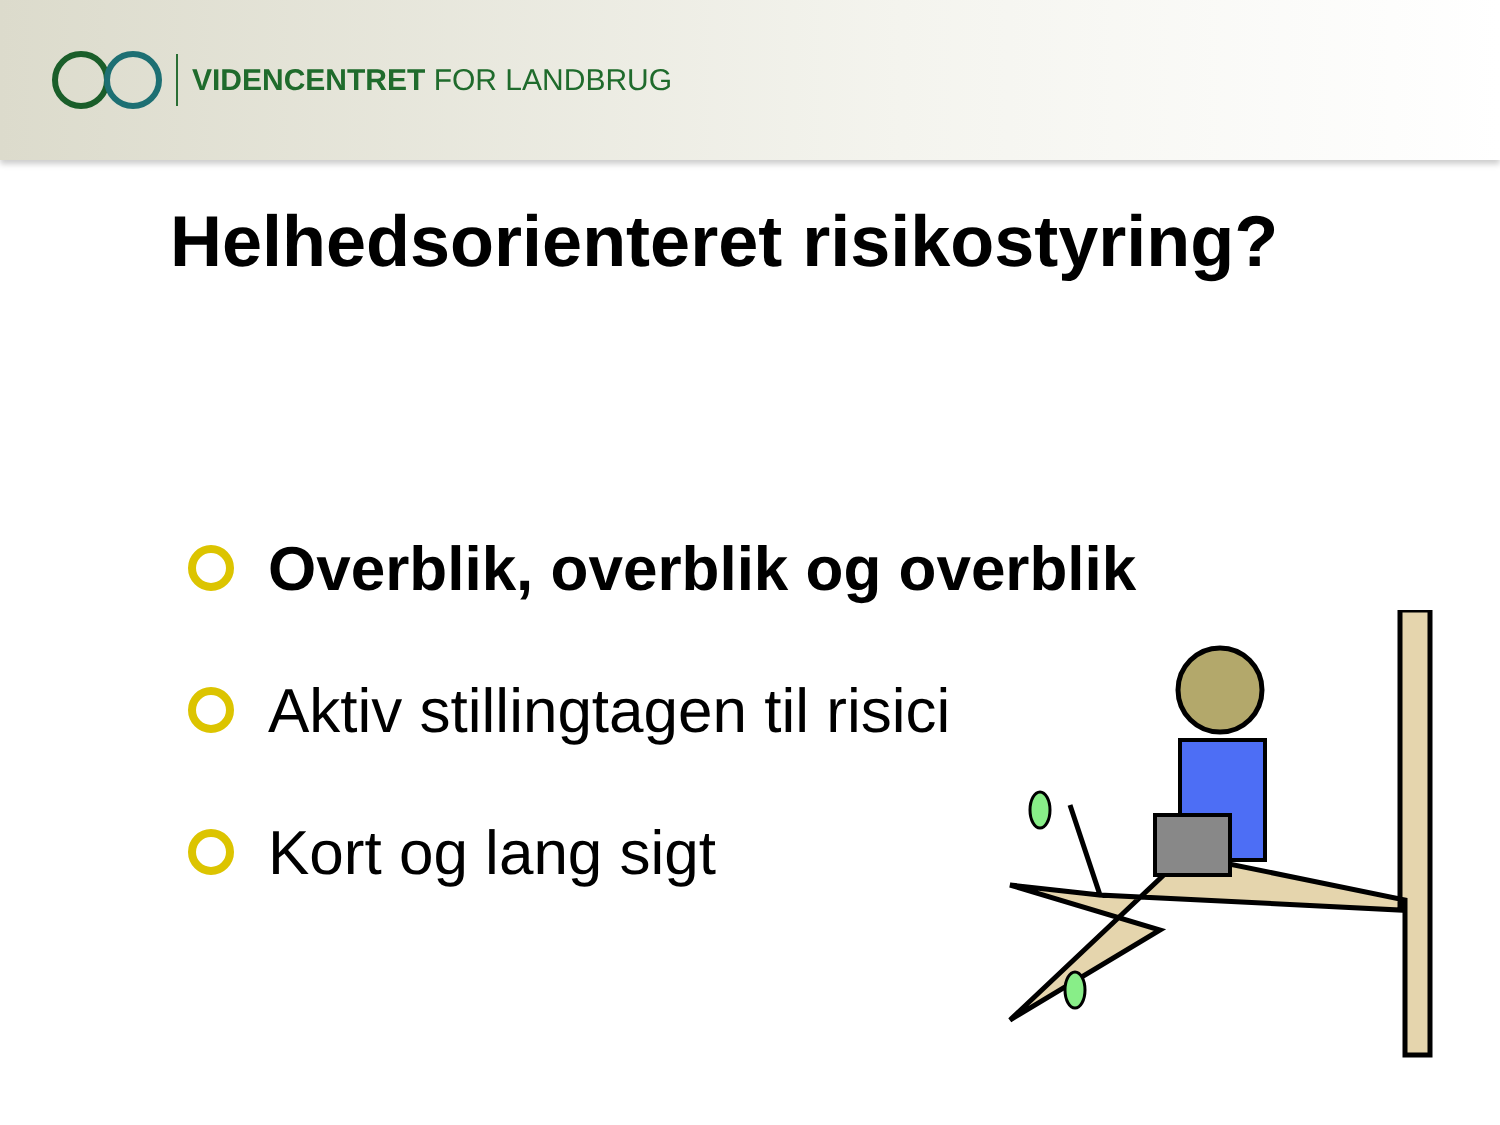VIDENCENTRET FOR LANDBRUG
Helhedsorienteret risikostyring?
Overblik, overblik og overblik
Aktiv stillingtagen til risici
Kort og lang sigt